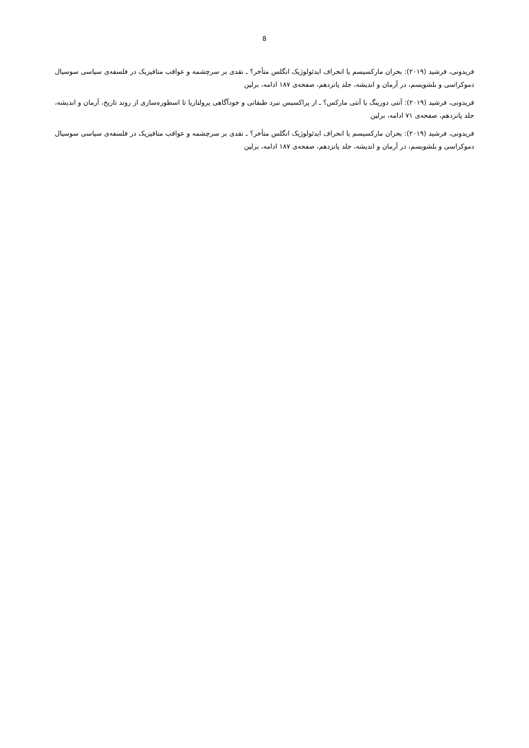8
فریدونی، فرشید (۲۰۱۹): بحران مارکسیسم یا انحراف ایدئولوژیک انگلس متأخر؟ ـ نقدی بر سرچشمه و عواقب متافیزیک در فلسفه‌ی سیاسی سوسیال دموکراسی و بلشویسم، در آرمان و اندیشه، جلد پانزدهم، صفحه‌ی ۱۸۷ ادامه، برلین
فریدونی، فرشید (۲۰۱۹): آنتی دورینگ یا آنتی مارکس؟ ـ از پراکسیس نبرد طبقاتی و خودآگاهی پرولتاریا تا اسطوره‌سازی از روند تاریخ، آرمان و اندیشه، جلد پانزدهم، صفحه‌ی ۷۱ ادامه، برلین
فریدونی، فرشید (۲۰۱۹): بحران مارکسیسم یا انحراف ایدئولوژیک انگلس متأخر؟ ـ نقدی بر سرچشمه و عواقب متافیزیک در فلسفه‌ی سیاسی سوسیال دموکراسی و بلشویسم، در آرمان و اندیشه، جلد پانزدهم، صفحه‌ی ۱۸۷ ادامه، برلین